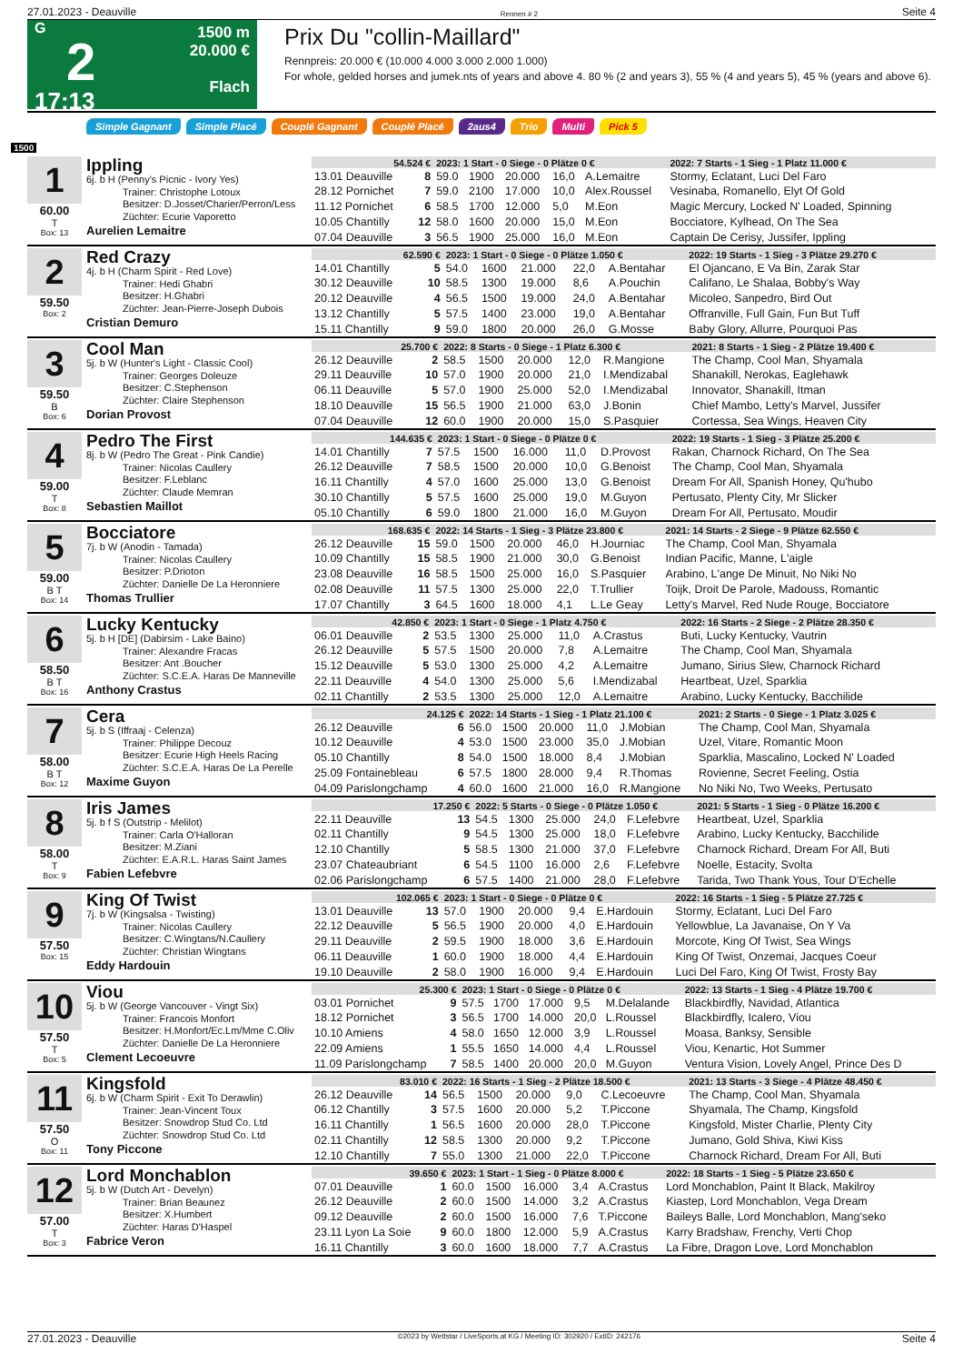27.01.2023 - Deauville Rennen # 2 Seite 4
G
2
17:13
1500 m
20.000 €
Flach
Prix Du "collin-Maillard"
Rennpreis: 20.000 € (10.000 4.000 3.000 2.000 1.000)
For whole, gelded horses and jumek.nts of years and above 4. 80 % (2 and years 3), 55 % (4 and years 5), 45 % (years and above 6).
Simple Gagnant Simple Placé Couplé Gagnant Couplé Placé 2aus4 Trio Multi Pick 5
1500
1
60.00
T
Box: 13
Ippling
6j. b H (Penny's Picnic - Ivory Yes)
Trainer: Christophe Lotoux
Besitzer: D.Josset/Charier/Perron/Less
Züchter: Ecurie Vaporetto
Aurelien Lemaitre
| 54.524 € | | 2023: 1 Start - 0 Siege - 0 Plätze 0 € | | | | | 2022: 7 Starts - 1 Sieg - 1 Platz 11.000 € |
| --- | --- | --- | --- | --- | --- | --- | --- |
| 13.01 Deauville | 8 | 59.0 | 1900 | 20.000 | 16,0 | A.Lemaitre | Stormy, Eclatant, Luci Del Faro |
| 28.12 Pornichet | 7 | 59.0 | 2100 | 17.000 | 10,0 | Alex.Roussel | Vesinaba, Romanello, Elyt Of Gold |
| 11.12 Pornichet | 6 | 58.5 | 1700 | 12.000 | 5,0 | M.Eon | Magic Mercury, Locked N' Loaded, Spinning |
| 10.05 Chantilly | 12 | 58.0 | 1600 | 20.000 | 15,0 | M.Eon | Bocciatore, Kylhead, On The Sea |
| 07.04 Deauville | 3 | 56.5 | 1900 | 25.000 | 16,0 | M.Eon | Captain De Cerisy, Jussifer, Ippling |
2
59.50
Box: 2
Red Crazy
4j. b H (Charm Spirit - Red Love)
Trainer: Hedi Ghabri
Besitzer: H.Ghabri
Züchter: Jean-Pierre-Joseph Dubois
Cristian Demuro
| 62.590 € | | 2023: 1 Start - 0 Siege - 0 Plätze 1.050 € | | | | | 2022: 19 Starts - 1 Sieg - 3 Plätze 29.270 € |
| --- | --- | --- | --- | --- | --- | --- | --- |
| 14.01 Chantilly | 5 | 54.0 | 1600 | 21.000 | 22,0 | A.Bentahar | El Ojancano, E Va Bin, Zarak Star |
| 30.12 Deauville | 10 | 58.5 | 1300 | 19.000 | 8,6 | A.Pouchin | Califano, Le Shalaa, Bobby's Way |
| 20.12 Deauville | 4 | 56.5 | 1500 | 19.000 | 24,0 | A.Bentahar | Micoleo, Sanpedro, Bird Out |
| 13.12 Chantilly | 5 | 57.5 | 1400 | 23.000 | 19,0 | A.Bentahar | Offranville, Full Gain, Fun But Tuff |
| 15.11 Chantilly | 9 | 59.0 | 1800 | 20.000 | 26,0 | G.Mosse | Baby Glory, Allurre, Pourquoi Pas |
3
59.50
B
Box: 6
Cool Man
5j. b W (Hunter's Light - Classic Cool)
Trainer: Georges Doleuze
Besitzer: C.Stephenson
Züchter: Claire Stephenson
Dorian Provost
| 25.700 € | | 2022: 8 Starts - 0 Siege - 1 Platz 6.300 € | | | | | 2021: 8 Starts - 1 Sieg - 2 Plätze 19.400 € |
| --- | --- | --- | --- | --- | --- | --- | --- |
| 26.12 Deauville | 2 | 58.5 | 1500 | 20.000 | 12,0 | R.Mangione | The Champ, Cool Man, Shyamala |
| 29.11 Deauville | 10 | 57.0 | 1900 | 20.000 | 21,0 | I.Mendizabal | Shanakill, Nerokas, Eaglehawk |
| 06.11 Deauville | 5 | 57.0 | 1900 | 25.000 | 52,0 | I.Mendizabal | Innovator, Shanakill, Itman |
| 18.10 Deauville | 15 | 56.5 | 1900 | 21.000 | 63,0 | J.Bonin | Chief Mambo, Letty's Marvel, Jussifer |
| 07.04 Deauville | 12 | 60.0 | 1900 | 20.000 | 15,0 | S.Pasquier | Cortessa, Sea Wings, Heaven City |
4
59.00
T
Box: 8
Pedro The First
8j. b W (Pedro The Great - Pink Candie)
Trainer: Nicolas Caullery
Besitzer: F.Leblanc
Züchter: Claude Memran
Sebastien Maillot
| 144.635 € | | 2023: 1 Start - 0 Siege - 0 Plätze 0 € | | | | | 2022: 19 Starts - 1 Sieg - 3 Plätze 25.200 € |
| --- | --- | --- | --- | --- | --- | --- | --- |
| 14.01 Chantilly | 7 | 57.5 | 1500 | 16.000 | 11,0 | D.Provost | Rakan, Charnock Richard, On The Sea |
| 26.12 Deauville | 7 | 58.5 | 1500 | 20.000 | 10,0 | G.Benoist | The Champ, Cool Man, Shyamala |
| 16.11 Chantilly | 4 | 57.0 | 1600 | 25.000 | 13,0 | G.Benoist | Dream For All, Spanish Honey, Qu'hubo |
| 30.10 Chantilly | 5 | 57.5 | 1600 | 25.000 | 19,0 | M.Guyon | Pertusato, Plenty City, Mr Slicker |
| 05.10 Chantilly | 6 | 59.0 | 1800 | 21.000 | 16,0 | M.Guyon | Dream For All, Pertusato, Moudir |
5
59.00
B T
Box: 14
Bocciatore
7j. b W (Anodin - Tamada)
Trainer: Nicolas Caullery
Besitzer: P.Drioton
Züchter: Danielle De La Heronniere
Thomas Trullier
| 168.635 € | | 2022: 14 Starts - 1 Sieg - 3 Plätze 23.800 € | | | | | 2021: 14 Starts - 2 Siege - 9 Plätze 62.550 € |
| --- | --- | --- | --- | --- | --- | --- | --- |
| 26.12 Deauville | 15 | 59.0 | 1500 | 20.000 | 46,0 | H.Journiac | The Champ, Cool Man, Shyamala |
| 10.09 Chantilly | 15 | 58.5 | 1900 | 21.000 | 30,0 | G.Benoist | Indian Pacific, Manne, L'aigle |
| 23.08 Deauville | 16 | 58.5 | 1500 | 25.000 | 16,0 | S.Pasquier | Arabino, L'ange De Minuit, No Niki No |
| 02.08 Deauville | 11 | 57.5 | 1300 | 25.000 | 22,0 | T.Trullier | Toijk, Droit De Parole, Madouss, Romantic |
| 17.07 Chantilly | 3 | 64.5 | 1600 | 18.000 | 4,1 | L.Le Geay | Letty's Marvel, Red Nude Rouge, Bocciatore |
6
58.50
B T
Box: 16
Lucky Kentucky
5j. b H [DE] (Dabirsim - Lake Baino)
Trainer: Alexandre Fracas
Besitzer: Ant .Boucher
Züchter: S.C.E.A. Haras De Manneville
Anthony Crastus
| 42.850 € | | 2023: 1 Start - 0 Siege - 1 Platz 4.750 € | | | | | 2022: 16 Starts - 2 Siege - 2 Plätze 28.350 € |
| --- | --- | --- | --- | --- | --- | --- | --- |
| 06.01 Deauville | 2 | 53.5 | 1300 | 25.000 | 11,0 | A.Crastus | Buti, Lucky Kentucky, Vautrin |
| 26.12 Deauville | 5 | 57.5 | 1500 | 20.000 | 7,8 | A.Lemaitre | The Champ, Cool Man, Shyamala |
| 15.12 Deauville | 5 | 53.0 | 1300 | 25.000 | 4,2 | A.Lemaitre | Jumano, Sirius Slew, Charnock Richard |
| 22.11 Deauville | 4 | 54.0 | 1300 | 25.000 | 5,6 | I.Mendizabal | Heartbeat, Uzel, Sparklia |
| 02.11 Chantilly | 2 | 53.5 | 1300 | 25.000 | 12,0 | A.Lemaitre | Arabino, Lucky Kentucky, Bacchilide |
7
58.00
B T
Box: 12
Cera
5j. b S (Iffraaj - Celenza)
Trainer: Philippe Decouz
Besitzer: Ecurie High Heels Racing
Züchter: S.C.E.A. Haras De La Perelle
Maxime Guyon
| 24.125 € | | 2022: 14 Starts - 1 Sieg - 1 Platz 21.100 € | | | | | 2021: 2 Starts - 0 Siege - 1 Platz 3.025 € |
| --- | --- | --- | --- | --- | --- | --- | --- |
| 26.12 Deauville | 6 | 56.0 | 1500 | 20.000 | 11,0 | J.Mobian | The Champ, Cool Man, Shyamala |
| 10.12 Deauville | 4 | 53.0 | 1500 | 23.000 | 35,0 | J.Mobian | Uzel, Vitare, Romantic Moon |
| 05.10 Chantilly | 8 | 54.0 | 1500 | 18.000 | 8,4 | J.Mobian | Sparklia, Mascalino, Locked N' Loaded |
| 25.09 Fontainebleau | 6 | 57.5 | 1800 | 28.000 | 9,4 | R.Thomas | Rovienne, Secret Feeling, Ostia |
| 04.09 Parislongchamp | 4 | 60.0 | 1600 | 21.000 | 16,0 | R.Mangione | No Niki No, Two Weeks, Pertusato |
8
58.00
T
Box: 9
Iris James
5j. b f S (Outstrip - Melilot)
Trainer: Carla O'Halloran
Besitzer: M.Ziani
Züchter: E.A.R.L. Haras Saint James
Fabien Lefebvre
| 17.250 € | | 2022: 5 Starts - 0 Siege - 0 Plätze 1.050 € | | | | | 2021: 5 Starts - 1 Sieg - 0 Plätze 16.200 € |
| --- | --- | --- | --- | --- | --- | --- | --- |
| 22.11 Deauville | 13 | 54.5 | 1300 | 25.000 | 24,0 | F.Lefebvre | Heartbeat, Uzel, Sparklia |
| 02.11 Chantilly | 9 | 54.5 | 1300 | 25.000 | 18,0 | F.Lefebvre | Arabino, Lucky Kentucky, Bacchilide |
| 12.10 Chantilly | 5 | 58.5 | 1300 | 21.000 | 37,0 | F.Lefebvre | Charnock Richard, Dream For All, Buti |
| 23.07 Chateaubriant | 6 | 54.5 | 1100 | 16.000 | 2,6 | F.Lefebvre | Noelle, Estacity, Svolta |
| 02.06 Parislongchamp | 6 | 57.5 | 1400 | 21.000 | 28,0 | F.Lefebvre | Tarida, Two Thank Yous, Tour D'Echelle |
9
57.50
Box: 15
King Of Twist
7j. b W (Kingsalsa - Twisting)
Trainer: Nicolas Caullery
Besitzer: C.Wingtans/N.Caullery
Züchter: Christian Wingtans
Eddy Hardouin
| 102.065 € | | 2023: 1 Start - 0 Siege - 0 Plätze 0 € | | | | | 2022: 16 Starts - 1 Sieg - 5 Plätze 27.725 € |
| --- | --- | --- | --- | --- | --- | --- | --- |
| 13.01 Deauville | 13 | 57.0 | 1900 | 20.000 | 9,4 | E.Hardouin | Stormy, Eclatant, Luci Del Faro |
| 22.12 Deauville | 5 | 56.5 | 1900 | 20.000 | 4,0 | E.Hardouin | Yellowblue, La Javanaise, On Y Va |
| 29.11 Deauville | 2 | 59.5 | 1900 | 18.000 | 3,6 | E.Hardouin | Morcote, King Of Twist, Sea Wings |
| 06.11 Deauville | 1 | 60.0 | 1900 | 18.000 | 4,4 | E.Hardouin | King Of Twist, Onzemai, Jacques Coeur |
| 19.10 Deauville | 2 | 58.0 | 1900 | 16.000 | 9,4 | E.Hardouin | Luci Del Faro, King Of Twist, Frosty Bay |
10
57.50
T
Box: 5
Viou
5j. b W (George Vancouver - Vingt Six)
Trainer: Francois Monfort
Besitzer: H.Monfort/Ec.Lm/Mme C.Oliv
Züchter: Danielle De La Heronniere
Clement Lecoeuvre
| 25.300 € | | 2023: 1 Start - 0 Siege - 0 Plätze 0 € | | | | | 2022: 13 Starts - 1 Sieg - 4 Plätze 19.700 € |
| --- | --- | --- | --- | --- | --- | --- | --- |
| 03.01 Pornichet | 9 | 57.5 | 1700 | 17.000 | 9,5 | M.Delalande | Blackbirdfly, Navidad, Atlantica |
| 18.12 Pornichet | 3 | 56.5 | 1700 | 14.000 | 20,0 | L.Roussel | Blackbirdfly, Icalero, Viou |
| 10.10 Amiens | 4 | 58.0 | 1650 | 12.000 | 3,9 | L.Roussel | Moasa, Banksy, Sensible |
| 22.09 Amiens | 1 | 55.5 | 1650 | 14.000 | 4,4 | L.Roussel | Viou, Kenartic, Hot Summer |
| 11.09 Parislongchamp | 7 | 58.5 | 1400 | 20.000 | 20,0 | M.Guyon | Ventura Vision, Lovely Angel, Prince Des D |
11
57.50
O
Box: 11
Kingsfold
6j. b W (Charm Spirit - Exit To Derawlin)
Trainer: Jean-Vincent Toux
Besitzer: Snowdrop Stud Co. Ltd
Züchter: Snowdrop Stud Co. Ltd
Tony Piccone
| 83.010 € | | 2022: 16 Starts - 1 Sieg - 2 Plätze 18.500 € | | | | | 2021: 13 Starts - 3 Siege - 4 Plätze 48.450 € |
| --- | --- | --- | --- | --- | --- | --- | --- |
| 26.12 Deauville | 14 | 56.5 | 1500 | 20.000 | 9,0 | C.Lecoeuvre | The Champ, Cool Man, Shyamala |
| 06.12 Chantilly | 3 | 57.5 | 1600 | 20.000 | 5,2 | T.Piccone | Shyamala, The Champ, Kingsfold |
| 16.11 Chantilly | 1 | 56.5 | 1600 | 20.000 | 28,0 | T.Piccone | Kingsfold, Mister Charlie, Plenty City |
| 02.11 Chantilly | 12 | 58.5 | 1300 | 20.000 | 9,2 | T.Piccone | Jumano, Gold Shiva, Kiwi Kiss |
| 12.10 Chantilly | 7 | 55.0 | 1300 | 21.000 | 22,0 | T.Piccone | Charnock Richard, Dream For All, Buti |
12
57.00
T
Box: 3
Lord Monchablon
5j. b W (Dutch Art - Develyn)
Trainer: Brian Beaunez
Besitzer: X.Humbert
Züchter: Haras D'Haspel
Fabrice Veron
| 39.650 € | | 2023: 1 Start - 1 Sieg - 0 Plätze 8.000 € | | | | | 2022: 18 Starts - 1 Sieg - 5 Plätze 23.650 € |
| --- | --- | --- | --- | --- | --- | --- | --- |
| 07.01 Deauville | 1 | 60.0 | 1500 | 16.000 | 3,4 | A.Crastus | Lord Monchablon, Paint It Black, Makilroy |
| 26.12 Deauville | 2 | 60.0 | 1500 | 14.000 | 3,2 | A.Crastus | Kiastep, Lord Monchablon, Vega Dream |
| 09.12 Deauville | 2 | 60.0 | 1500 | 16.000 | 7,6 | T.Piccone | Baileys Balle, Lord Monchablon, Mang'seko |
| 23.11 Lyon La Soie | 9 | 60.0 | 1800 | 12.000 | 5,9 | A.Crastus | Karry Bradshaw, Frenchy, Verti Chop |
| 16.11 Chantilly | 3 | 60.0 | 1600 | 18.000 | 7,7 | A.Crastus | La Fibre, Dragon Love, Lord Monchablon |
27.01.2023 - Deauville ©2023 by Wettstar / LiveSports.at KG / Meeting ID: 302920 / ExtID: 242176 Seite 4